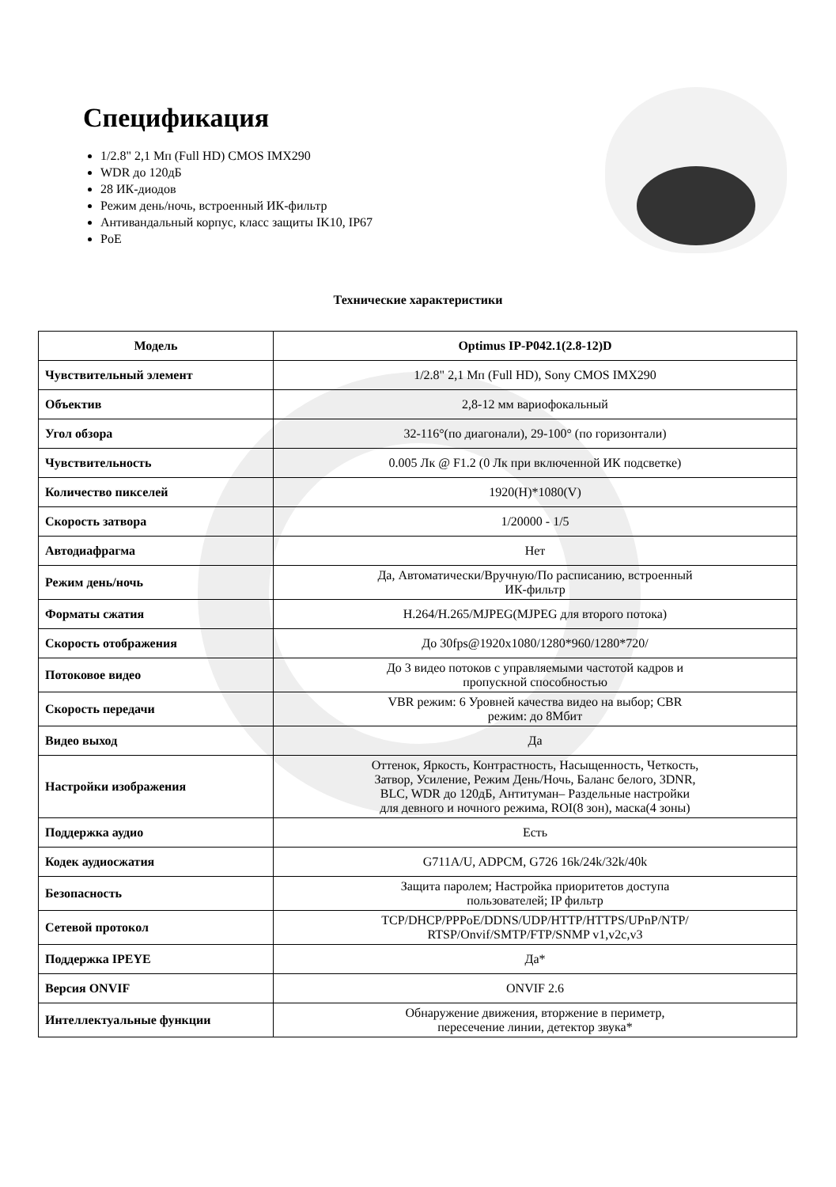Спецификация
1/2.8" 2,1 Мп (Full HD) CMOS IMX290
WDR до 120дБ
28 ИК-диодов
Режим день/ночь, встроенный ИК-фильтр
Антивандальный корпус, класс защиты IK10, IP67
PoE
Технические характеристики
| Модель | Optimus IP-P042.1(2.8-12)D |
| --- | --- |
| Чувствительный элемент | 1/2.8" 2,1 Мп (Full HD), Sony CMOS IMX290 |
| Объектив | 2,8-12 мм вариофокальный |
| Угол обзора | 32-116°(по диагонали), 29-100° (по горизонтали) |
| Чувствительность | 0.005 Лк @ F1.2 (0 Лк при включенной ИК подсветке) |
| Количество пикселей | 1920(H)*1080(V) |
| Скорость затвора | 1/20000 - 1/5 |
| Автодиафрагма | Нет |
| Режим день/ночь | Да, Автоматически/Вручную/По расписанию, встроенный ИК-фильтр |
| Форматы сжатия | H.264/H.265/MJPEG(MJPEG для второго потока) |
| Скорость отображения | До 30fps@1920x1080/1280*960/1280*720/ |
| Потоковое видео | До 3 видео потоков с управляемыми частотой кадров и пропускной способностью |
| Скорость передачи | VBR режим: 6 Уровней качества видео на выбор; CBR режим: до 8Мбит |
| Видео выход | Да |
| Настройки изображения | Оттенок, Яркость, Контрастность, Насыщенность, Четкость, Затвор, Усиление, Режим День/Ночь, Баланс белого, 3DNR, BLC, WDR до 120дБ, Антитуман– Раздельные настройки для девного и ночного режима, ROI(8 зон), маска(4 зоны) |
| Поддержка аудио | Есть |
| Кодек аудиосжатия | G711A/U, ADPCM, G726 16k/24k/32k/40k |
| Безопасность | Защита паролем; Настройка приоритетов доступа пользователей; IP фильтр |
| Сетевой протокол | TCP/DHCP/PPPoE/DDNS/UDP/HTTP/HTTPS/UPnP/NTP/ RTSP/Onvif/SMTP/FTP/SNMP v1,v2c,v3 |
| Поддержка IPEYE | Да* |
| Версия ONVIF | ONVIF 2.6 |
| Интеллектуальные функции | Обнаружение движения, вторжение в периметр, пересечение линии, детектор звука* |